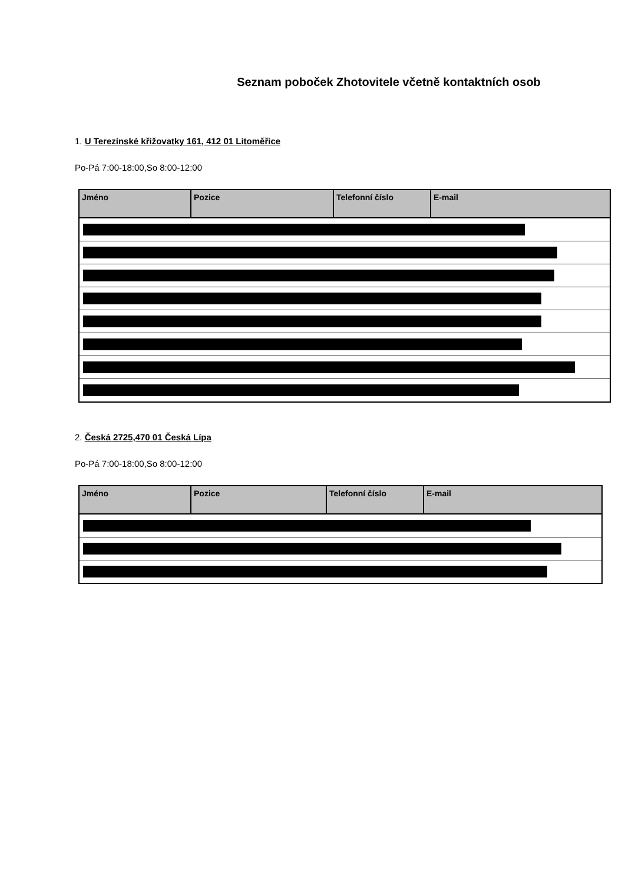Seznam poboček Zhotovitele včetně kontaktních osob
1. U Terezínské křižovatky 161, 412 01 Litoměřice
Po-Pá 7:00-18:00,So 8:00-12:00
| Jméno | Pozice | Telefonní číslo | E-mail |
| --- | --- | --- | --- |
2. Česká 2725,470 01 Česká Lípa
Po-Pá 7:00-18:00,So 8:00-12:00
| Jméno | Pozice | Telefonní číslo | E-mail |
| --- | --- | --- | --- |